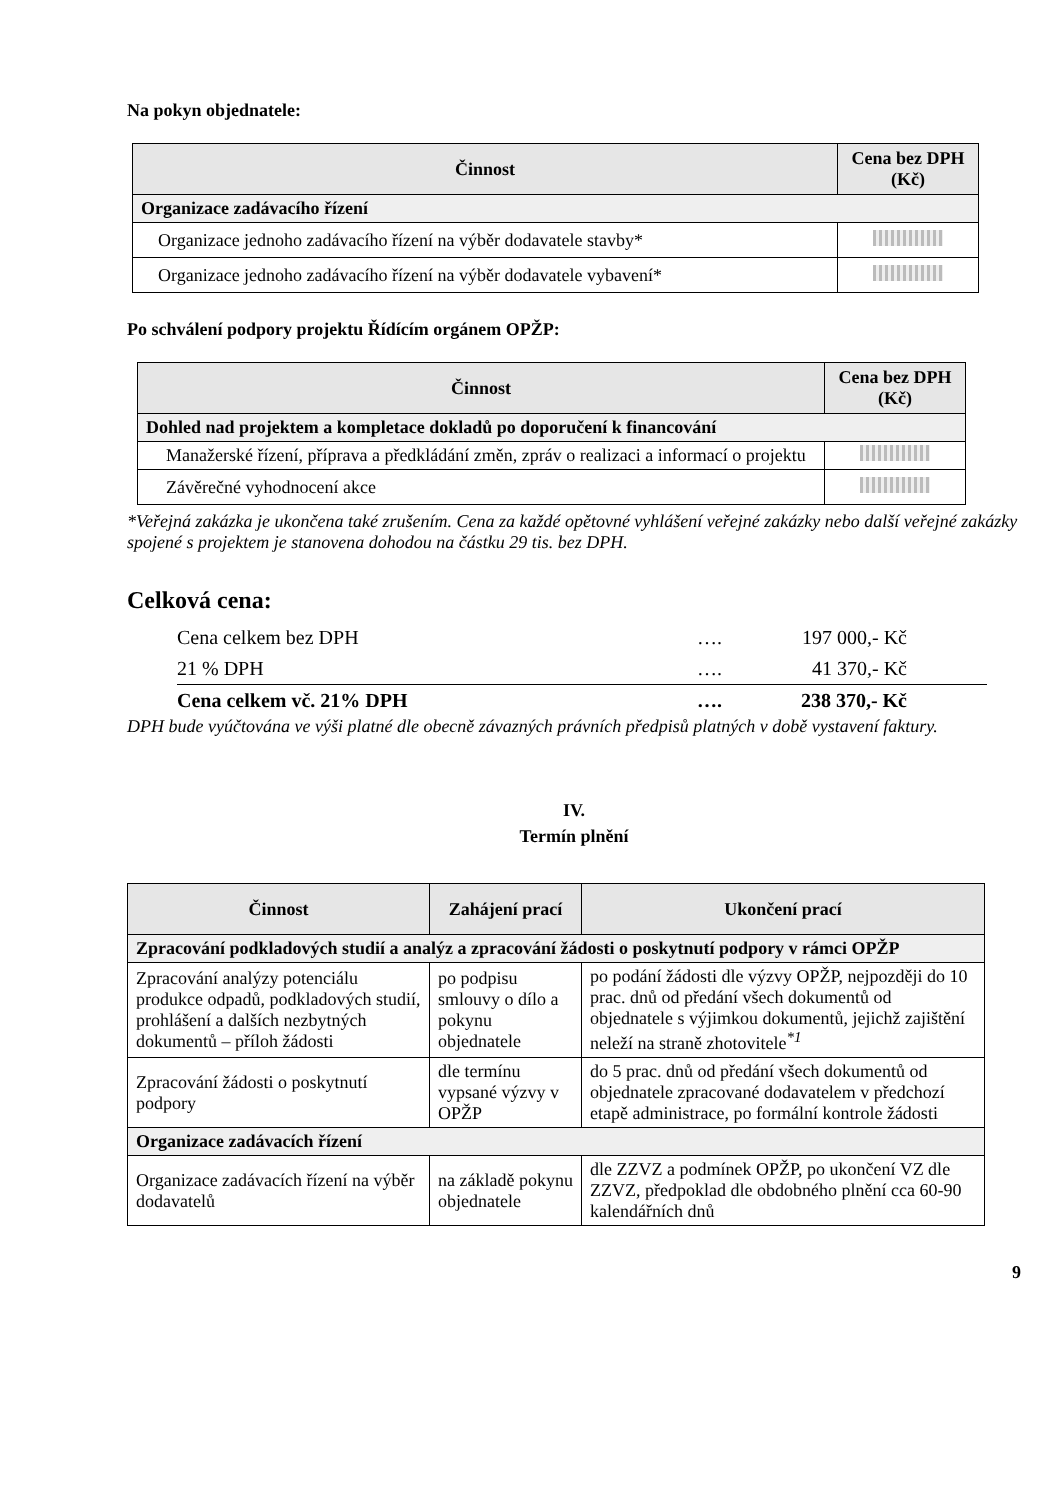Na pokyn objednatele:
| Činnost | Cena bez DPH (Kč) |
| --- | --- |
| Organizace zadávacího řízení | |
| Organizace jednoho zadávacího řízení na výběr dodavatele stavby* | |
| Organizace jednoho zadávacího řízení na výběr dodavatele vybavení* | |
Po schválení podpory projektu Řídícím orgánem OPŽP:
| Činnost | Cena bez DPH (Kč) |
| --- | --- |
| Dohled nad projektem a kompletace dokladů po doporučení k financování | |
| Manažerské řízení, příprava a předkládání změn, zpráv o realizaci a informací o projektu | |
| Závěrečné vyhodnocení akce | |
*Veřejná zakázka je ukončena také zrušením. Cena za každé opětovné vyhlášení veřejné zakázky nebo další veřejné zakázky spojené s projektem je stanovena dohodou na částku 29 tis. bez DPH.
Celková cena:
Cena celkem bez DPH …. 197 000,- Kč 21 % DPH …. 41 370,- Kč Cena celkem vč. 21% DPH …. 238 370,- Kč
DPH bude vyúčtována ve výši platné dle obecně závazných právních předpisů platných v době vystavení faktury.
IV.
Termín plnění
| Činnost | Zahájení prací | Ukončení prací |
| --- | --- | --- |
| Zpracování podkladových studií a analýz a zpracování žádosti o poskytnutí podpory v rámci OPŽP | | |
| Zpracování analýzy potenciálu produkce odpadů, podkladových studií, prohlášení a dalších nezbytných dokumentů – příloh žádosti | po podpisu smlouvy o dílo a pokynu objednatele | po podání žádosti dle výzvy OPŽP, nejpozději do 10 prac. dnů od předání všech dokumentů od objednatele s výjimkou dokumentů, jejichž zajištění neleží na straně zhotovitele<sup>*1</sup> |
| Zpracování žádosti o poskytnutí podpory | dle termínu vypsané výzvy v OPŽP | do 5 prac. dnů od předání všech dokumentů od objednatele zpracované dodavatelem v předchozí etapě administrace, po formální kontrole žádosti |
| Organizace zadávacích řízení | | |
| Organizace zadávacích řízení na výběr dodavatelů | na základě pokynu objednatele | dle ZZVZ a podmínek OPŽP, po ukončení VZ dle ZZVZ, předpoklad dle obdobného plnění cca 60-90 kalendářních dnů |
9